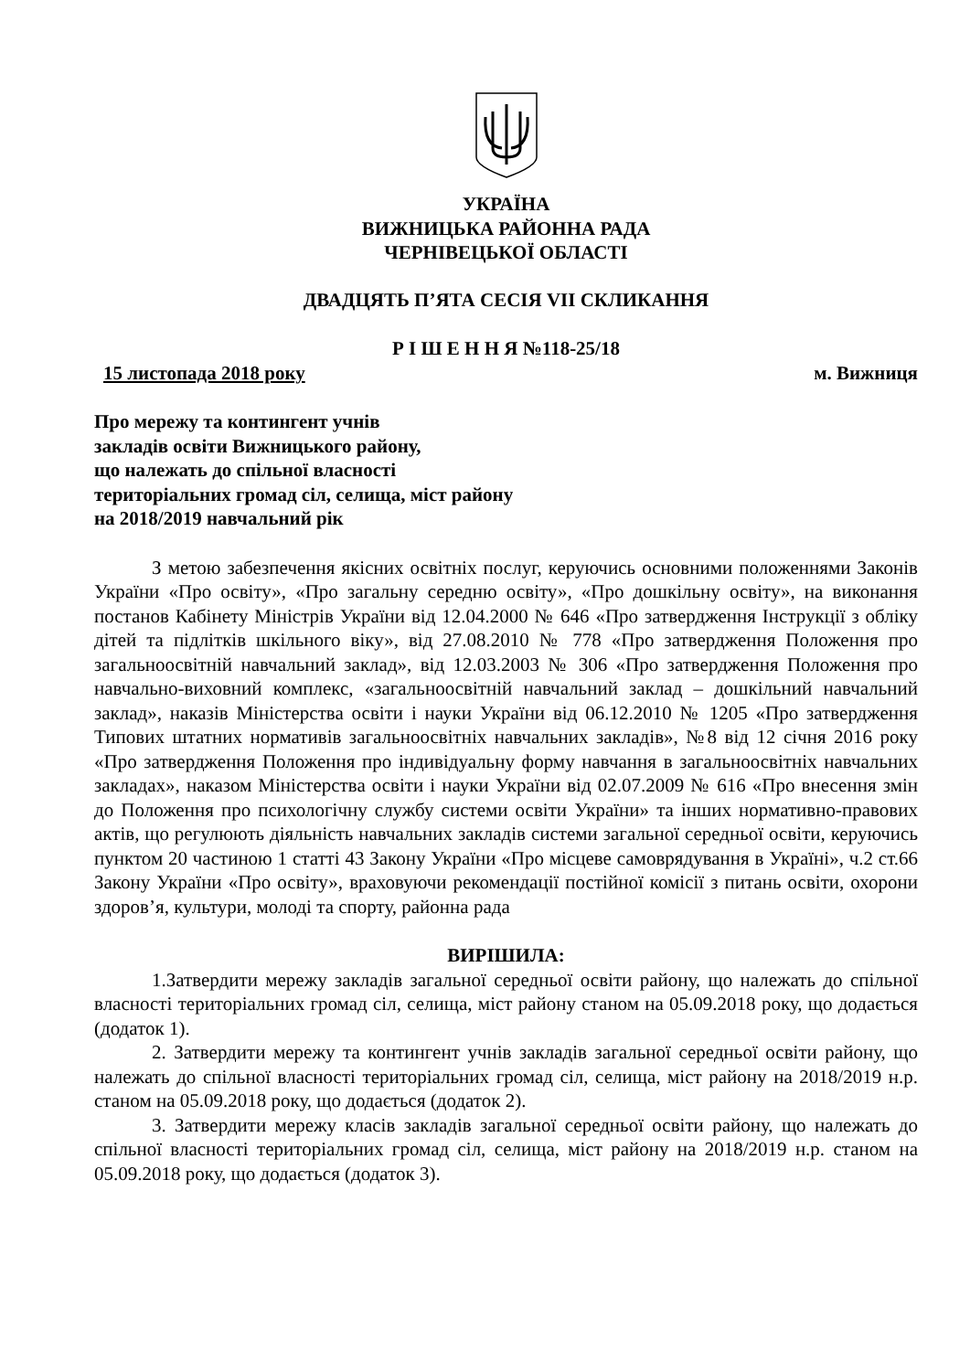УКРАЇНА
ВИЖНИЦЬКА РАЙОННА РАДА
ЧЕРНІВЕЦЬКОЇ ОБЛАСТІ
ДВАДЦЯТЬ П’ЯТА СЕСІЯ VII СКЛИКАННЯ
Р І Ш Е Н Н Я №118-25/18
15 листопада 2018 року м. Вижниця
Про мережу та контингент учнів
закладів освіти Вижницького району,
що належать до спільної власності
територіальних громад сіл, селища, міст району
на 2018/2019 навчальний рік
З метою забезпечення якісних освітніх послуг, керуючись основними положеннями Законів України «Про освіту», «Про загальну середню освіту», «Про дошкільну освіту», на виконання постанов Кабінету Міністрів України від 12.04.2000 № 646 «Про затвердження Інструкції з обліку дітей та підлітків шкільного віку», від 27.08.2010 № 778 «Про затвердження Положення про загальноосвітній навчальний заклад», від 12.03.2003 № 306 «Про затвердження Положення про навчально-виховний комплекс, «загальноосвітній навчальний заклад – дошкільний навчальний заклад», наказів Міністерства освіти і науки України від 06.12.2010 № 1205 «Про затвердження Типових штатних нормативів загальноосвітніх навчальних закладів», №8 від 12 січня 2016 року «Про затвердження Положення про індивідуальну форму навчання в загальноосвітніх навчальних закладах», наказом Міністерства освіти і науки України від 02.07.2009 № 616 «Про внесення змін до Положення про психологічну службу системи освіти України» та інших нормативно-правових актів, що регулюють діяльність навчальних закладів системи загальної середньої освіти, керуючись пунктом 20 частиною 1 статті 43 Закону України «Про місцеве самоврядування в Україні», ч.2 ст.66 Закону України «Про освіту», враховуючи рекомендації постійної комісії з питань освіти, охорони здоров’я, культури, молоді та спорту, районна рада
ВИРІШИЛА:
1.Затвердити мережу закладів загальної середньої освіти району, що належать до спільної власності територіальних громад сіл, селища, міст району станом на 05.09.2018 року, що додається (додаток 1).
2. Затвердити мережу та контингент учнів закладів загальної середньої освіти району, що належать до спільної власності територіальних громад сіл, селища, міст району на 2018/2019 н.р. станом на 05.09.2018 року, що додається (додаток 2).
3. Затвердити мережу класів закладів загальної середньої освіти району, що належать до спільної власності територіальних громад сіл, селища, міст району на 2018/2019 н.р. станом на 05.09.2018 року, що додається (додаток 3).